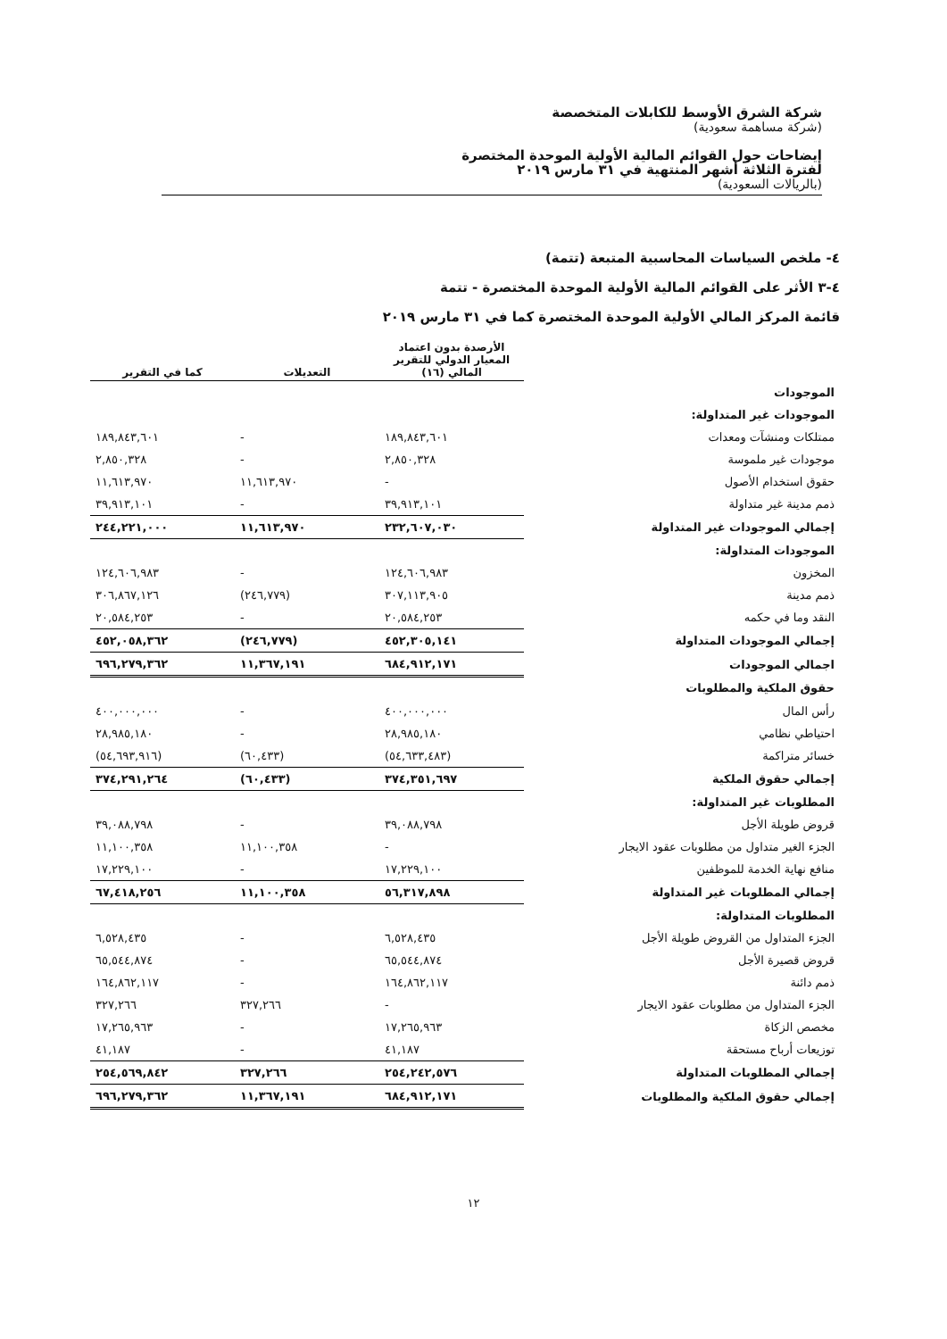شركة الشرق الأوسط للكابلات المتخصصة
(شركة مساهمة سعودية)
إيضاحات حول القوائم المالية الأولية الموحدة المختصرة
لفترة الثلاثة أشهر المنتهية في ٣١ مارس ٢٠١٩
(بالريالات السعودية)
٤- ملخص السياسات المحاسبية المتبعة (تتمة)
٤-٣ الأثر على القوائم المالية الأولية الموحدة المختصرة - تتمة
قائمة المركز المالي الأولية الموحدة المختصرة كما في ٣١ مارس ٢٠١٩
| | الأرصدة بدون اعتماد المعيار الدولي للتقرير المالي (١٦) | التعديلات | كما في التقرير |
| --- | --- | --- | --- |
| الموجودات | | | |
| الموجودات غير المتداولة: | | | |
| ممتلكات ومنشآت ومعدات | ١٨٩,٨٤٣,٦٠١ | - | ١٨٩,٨٤٣,٦٠١ |
| موجودات غير ملموسة | ٢,٨٥٠,٣٢٨ | - | ٢,٨٥٠,٣٢٨ |
| حقوق استخدام الأصول | - | ١١,٦١٣,٩٧٠ | ١١,٦١٣,٩٧٠ |
| ذمم مدينة غير متداولة | ٣٩,٩١٣,١٠١ | - | ٣٩,٩١٣,١٠١ |
| إجمالي الموجودات غير المتداولة | ٢٣٢,٦٠٧,٠٣٠ | ١١,٦١٣,٩٧٠ | ٢٤٤,٢٢١,٠٠٠ |
| الموجودات المتداولة: | | | |
| المخزون | ١٢٤,٦٠٦,٩٨٣ | - | ١٢٤,٦٠٦,٩٨٣ |
| ذمم مدينة | ٣٠٧,١١٣,٩٠٥ | (٢٤٦,٧٧٩) | ٣٠٦,٨٦٧,١٢٦ |
| النقد وما في حكمه | ٢٠,٥٨٤,٢٥٣ | - | ٢٠,٥٨٤,٢٥٣ |
| إجمالي الموجودات المتداولة | ٤٥٢,٣٠٥,١٤١ | (٢٤٦,٧٧٩) | ٤٥٢,٠٥٨,٣٦٢ |
| اجمالي الموجودات | ٦٨٤,٩١٢,١٧١ | ١١,٣٦٧,١٩١ | ٦٩٦,٢٧٩,٣٦٢ |
| حقوق الملكية والمطلوبات | | | |
| رأس المال | ٤٠٠,٠٠٠,٠٠٠ | - | ٤٠٠,٠٠٠,٠٠٠ |
| احتياطي نظامي | ٢٨,٩٨٥,١٨٠ | - | ٢٨,٩٨٥,١٨٠ |
| خسائر متراكمة | (٥٤,٦٣٣,٤٨٣) | (٦٠,٤٣٣) | (٥٤,٦٩٣,٩١٦) |
| إجمالي حقوق الملكية | ٣٧٤,٣٥١,٦٩٧ | (٦٠,٤٣٣) | ٣٧٤,٢٩١,٢٦٤ |
| المطلوبات غير المتداولة: | | | |
| قروض طويلة الأجل | ٣٩,٠٨٨,٧٩٨ | - | ٣٩,٠٨٨,٧٩٨ |
| الجزء الغير متداول من مطلوبات عقود الايجار | - | ١١,١٠٠,٣٥٨ | ١١,١٠٠,٣٥٨ |
| منافع نهاية الخدمة للموظفين | ١٧,٢٢٩,١٠٠ | - | ١٧,٢٢٩,١٠٠ |
| إجمالي المطلوبات غير المتداولة | ٥٦,٣١٧,٨٩٨ | ١١,١٠٠,٣٥٨ | ٦٧,٤١٨,٢٥٦ |
| المطلوبات المتداولة: | | | |
| الجزء المتداول من القروض طويلة الأجل | ٦,٥٢٨,٤٣٥ | - | ٦,٥٢٨,٤٣٥ |
| قروض قصيرة الأجل | ٦٥,٥٤٤,٨٧٤ | - | ٦٥,٥٤٤,٨٧٤ |
| ذمم دائنة | ١٦٤,٨٦٢,١١٧ | - | ١٦٤,٨٦٢,١١٧ |
| الجزء المتداول من مطلوبات عقود الايجار | - | ٣٢٧,٢٦٦ | ٣٢٧,٢٦٦ |
| مخصص الزكاة | ١٧,٢٦٥,٩٦٣ | - | ١٧,٢٦٥,٩٦٣ |
| توزيعات أرباح مستحقة | ٤١,١٨٧ | - | ٤١,١٨٧ |
| إجمالي المطلوبات المتداولة | ٢٥٤,٢٤٢,٥٧٦ | ٣٢٧,٢٦٦ | ٢٥٤,٥٦٩,٨٤٢ |
| إجمالي حقوق الملكية والمطلوبات | ٦٨٤,٩١٢,١٧١ | ١١,٣٦٧,١٩١ | ٦٩٦,٢٧٩,٣٦٢ |
١٢